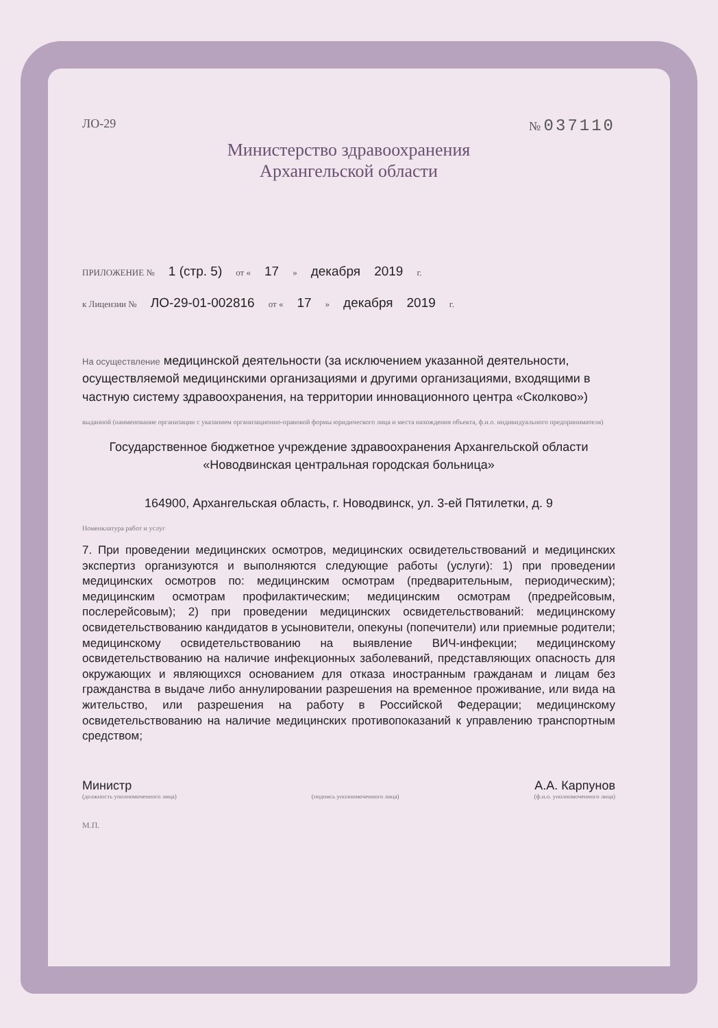ЛО-29 № 037110
Министерство здравоохранения
Архангельской области
ПРИЛОЖЕНИЕ № 1 (стр. 5) от « 17 » декабря 2019 г.
к Лицензии № ЛО-29-01-002816 от « 17 » декабря 2019 г.
На осуществление медицинской деятельности (за исключением указанной деятельности, осуществляемой медицинскими организациями и другими организациями, входящими в частную систему здравоохранения, на территории инновационного центра «Сколково»)
выданной (наименование организации с указанием организационно-правовой формы юридического лица и места нахождения объекта, ф.и.о. индивидуального предпринимателя)
Государственное бюджетное учреждение здравоохранения Архангельской области «Новодвинская центральная городская больница»
164900, Архангельская область, г. Новодвинск, ул. 3-ей Пятилетки, д. 9
Номенклатура работ и услуг
7. При проведении медицинских осмотров, медицинских освидетельствований и медицинских экспертиз организуются и выполняются следующие работы (услуги): 1) при проведении медицинских осмотров по: медицинским осмотрам (предварительным, периодическим); медицинским осмотрам профилактическим; медицинским осмотрам (предрейсовым, послерейсовым); 2) при проведении медицинских освидетельствований: медицинскому освидетельствованию кандидатов в усыновители, опекуны (попечители) или приемные родители; медицинскому освидетельствованию на выявление ВИЧ-инфекции; медицинскому освидетельствованию на наличие инфекционных заболеваний, представляющих опасность для окружающих и являющихся основанием для отказа иностранным гражданам и лицам без гражданства в выдаче либо аннулировании разрешения на временное проживание, или вида на жительство, или разрешения на работу в Российской Федерации; медицинскому освидетельствованию на наличие медицинских противопоказаний к управлению транспортным средством;
Министр А.А. Карпунов
(должность уполномоченного лица) (подпись уполномоченного лица) (ф.и.о. уполномоченного лица)
М.П.